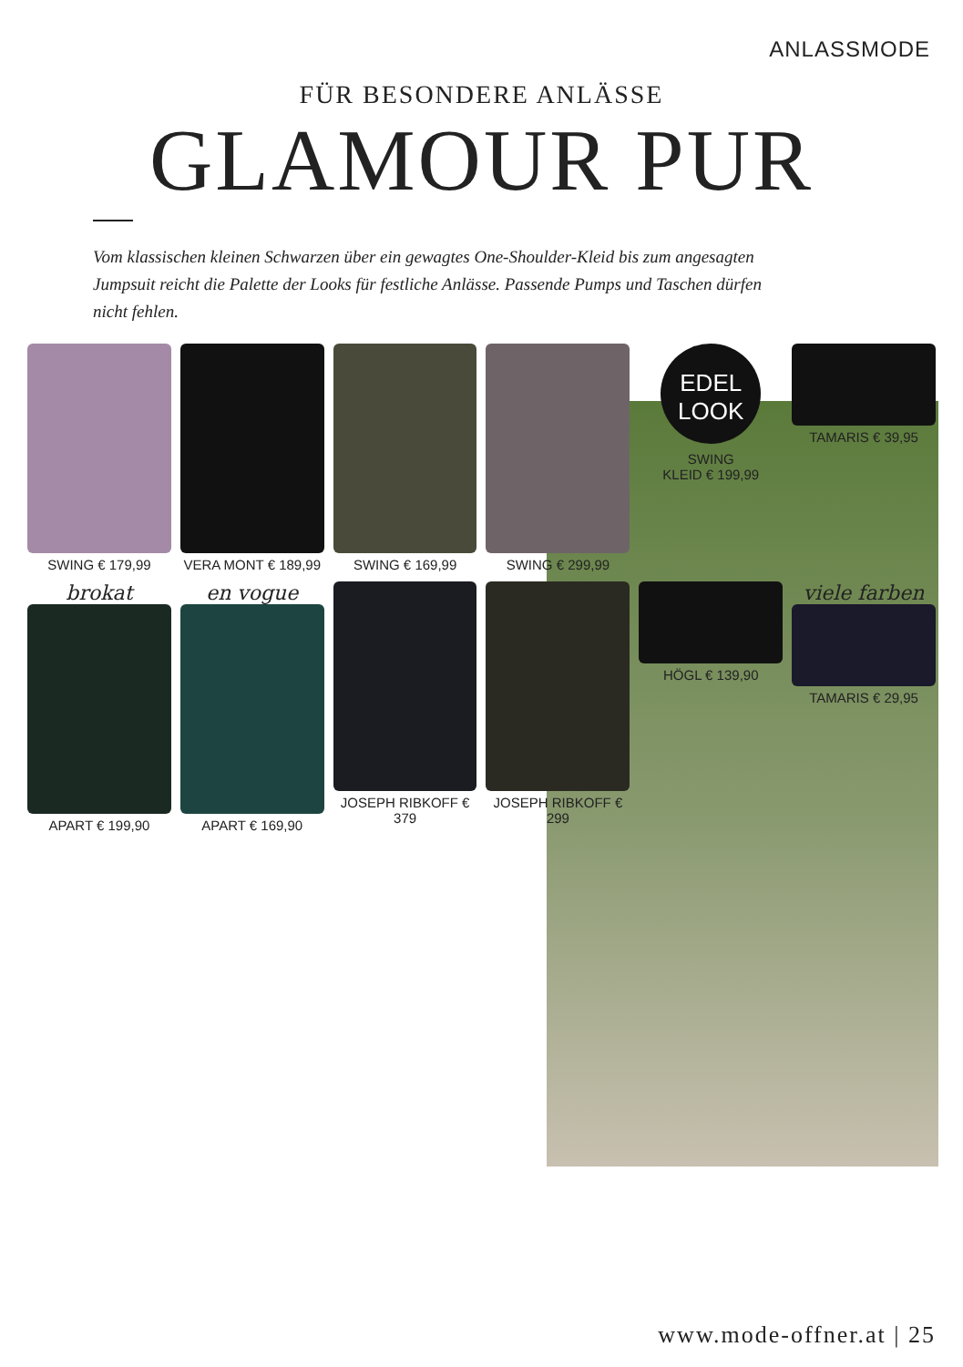ANLASSMODE
FÜR BESONDERE ANLÄSSE
GLAMOUR PUR
Vom klassischen kleinen Schwarzen über ein gewagtes One-Shoulder-Kleid bis zum angesagten Jumpsuit reicht die Palette der Looks für festliche Anlässe. Passende Pumps und Taschen dürfen nicht fehlen.
SWING € 179,99
VERA MONT € 189,99
SWING € 169,99
SWING € 299,99
EDEL
LOOK
SWING
KLEID € 199,99
TAMARIS € 39,95
brokat
APART € 199,90
en vogue
APART € 169,90
JOSEPH RIBKOFF € 379
JOSEPH RIBKOFF € 299
HÖGL € 139,90
viele farben
TAMARIS € 29,95
www.mode-offner.at | 25